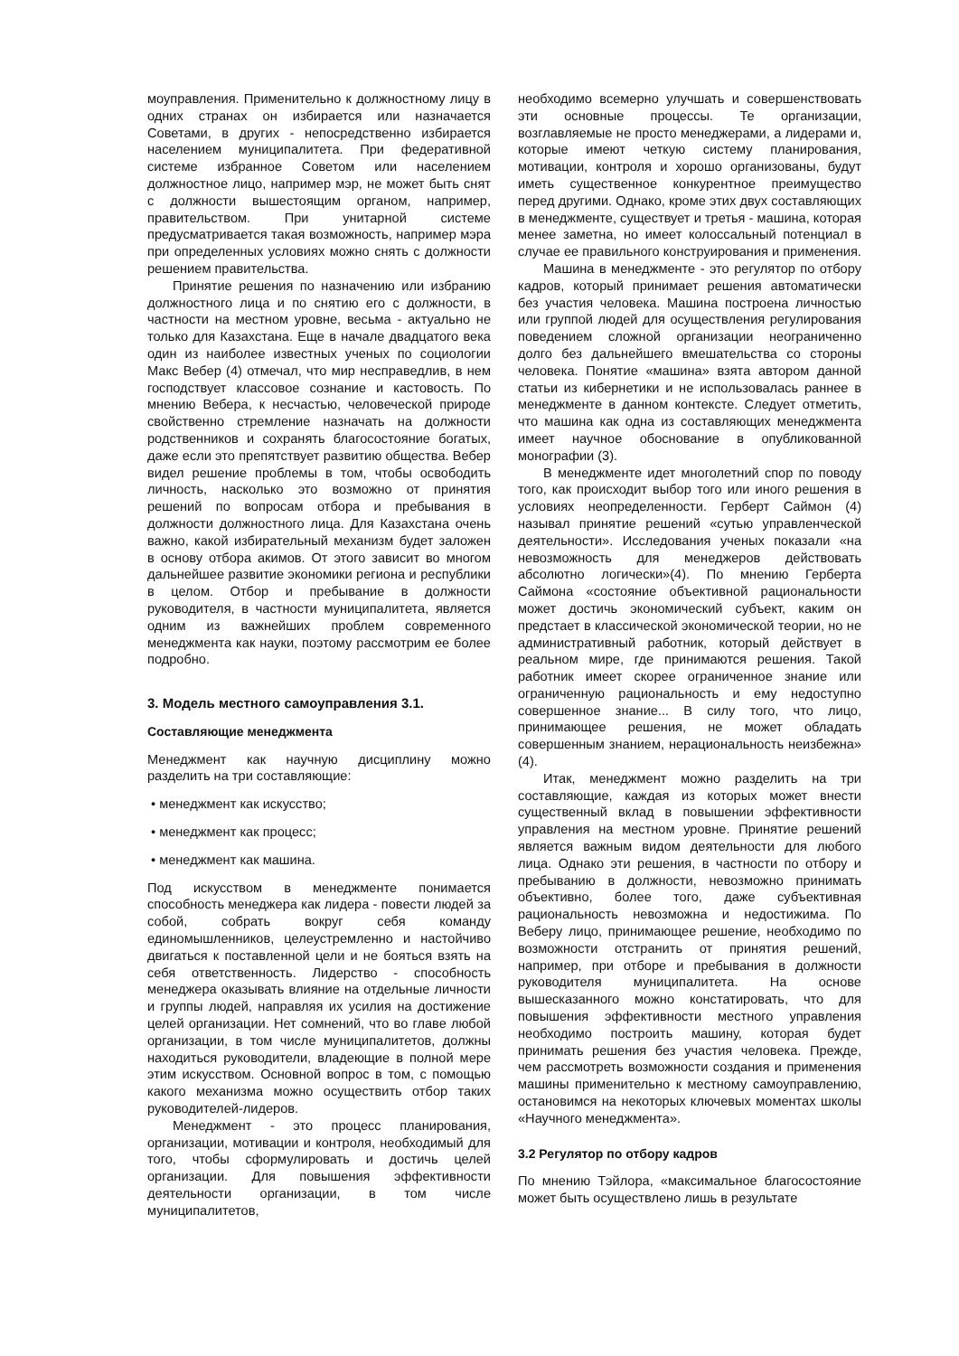моуправления. Применительно к должностному лицу в одних странах он избирается или назначается Советами, в других - непосредственно избирается населением муниципалитета. При федеративной системе избранное Советом или населением должностное лицо, например мэр, не может быть снят с должности вышестоящим органом, например, правительством. При унитарной системе предусматривается такая возможность, например мэра при определенных условиях можно снять с должности решением правительства.
Принятие решения по назначению или избранию должностного лица и по снятию его с должности, в частности на местном уровне, весьма - актуально не только для Казахстана. Еще в начале двадцатого века один из наиболее известных ученых по социологии Макс Вебер (4) отмечал, что мир несправедлив, в нем господствует классовое сознание и кастовость. По мнению Вебера, к несчастью, человеческой природе свойственно стремление назначать на должности родственников и сохранять благосостояние богатых, даже если это препятствует развитию общества. Вебер видел решение проблемы в том, чтобы освободить личность, насколько это возможно от принятия решений по вопросам отбора и пребывания в должности должностного лица. Для Казахстана очень важно, какой избирательный механизм будет заложен в основу отбора акимов. От этого зависит во многом дальнейшее развитие экономики региона и республики в целом. Отбор и пребывание в должности руководителя, в частности муниципалитета, является одним из важнейших проблем современного менеджмента как науки, поэтому рассмотрим ее более подробно.
3. Модель местного самоуправления 3.1.
Составляющие менеджмента
Менеджмент как научную дисциплину можно разделить на три составляющие:
• менеджмент как искусство;
• менеджмент как процесс;
• менеджмент как машина.
Под искусством в менеджменте понимается способность менеджера как лидера - повести людей за собой, собрать вокруг себя команду единомышленников, целеустремленно и настойчиво двигаться к поставленной цели и не бояться взять на себя ответственность. Лидерство - способность менеджера оказывать влияние на отдельные личности и группы людей, направляя их усилия на достижение целей организации. Нет сомнений, что во главе любой организации, в том числе муниципалитетов, должны находиться руководители, владеющие в полной мере этим искусством. Основной вопрос в том, с помощью какого механизма можно осуществить отбор таких руководителей-лидеров.
Менеджмент - это процесс планирования, организации, мотивации и контроля, необходимый для того, чтобы сформулировать и достичь целей организации. Для повышения эффективности деятельности организации, в том числе муниципалитетов,
необходимо всемерно улучшать и совершенствовать эти основные процессы. Те организации, возглавляемые не просто менеджерами, а лидерами и, которые имеют четкую систему планирования, мотивации, контроля и хорошо организованы, будут иметь существенное конкурентное преимущество перед другими. Однако, кроме этих двух составляющих в менеджменте, существует и третья - машина, которая менее заметна, но имеет колоссальный потенциал в случае ее правильного конструирования и применения.
Машина в менеджменте - это регулятор по отбору кадров, который принимает решения автоматически без участия человека. Машина построена личностью или группой людей для осуществления регулирования поведением сложной организации неограниченно долго без дальнейшего вмешательства со стороны человека. Понятие «машина» взята автором данной статьи из кибернетики и не использовалась раннее в менеджменте в данном контексте. Следует отметить, что машина как одна из составляющих менеджмента имеет научное обоснование в опубликованной монографии (3).
В менеджменте идет многолетний спор по поводу того, как происходит выбор того или иного решения в условиях неопределенности. Герберт Саймон (4) называл принятие решений «сутью управленческой деятельности». Исследования ученых показали «на невозможность для менеджеров действовать абсолютно логически»(4). По мнению Герберта Саймона «состояние объективной рациональности может достичь экономический субъект, каким он предстает в классической экономической теории, но не административный работник, который действует в реальном мире, где принимаются решения. Такой работник имеет скорее ограниченное знание или ограниченную рациональность и ему недоступно совершенное знание... В силу того, что лицо, принимающее решения, не может обладать совершенным знанием, нерациональность неизбежна» (4).
Итак, менеджмент можно разделить на три составляющие, каждая из которых может внести существенный вклад в повышении эффективности управления на местном уровне. Принятие решений является важным видом деятельности для любого лица. Однако эти решения, в частности по отбору и пребыванию в должности, невозможно принимать объективно, более того, даже субъективная рациональность невозможна и недостижима. По Веберу лицо, принимающее решение, необходимо по возможности отстранить от принятия решений, например, при отборе и пребывания в должности руководителя муниципалитета. На основе вышесказанного можно констатировать, что для повышения эффективности местного управления необходимо построить машину, которая будет принимать решения без участия человека. Прежде, чем рассмотреть возможности создания и применения машины применительно к местному самоуправлению, остановимся на некоторых ключевых моментах школы «Научного менеджмента».
3.2 Регулятор по отбору кадров
По мнению Тэйлора, «максимальное благосостояние может быть осуществлено лишь в результате